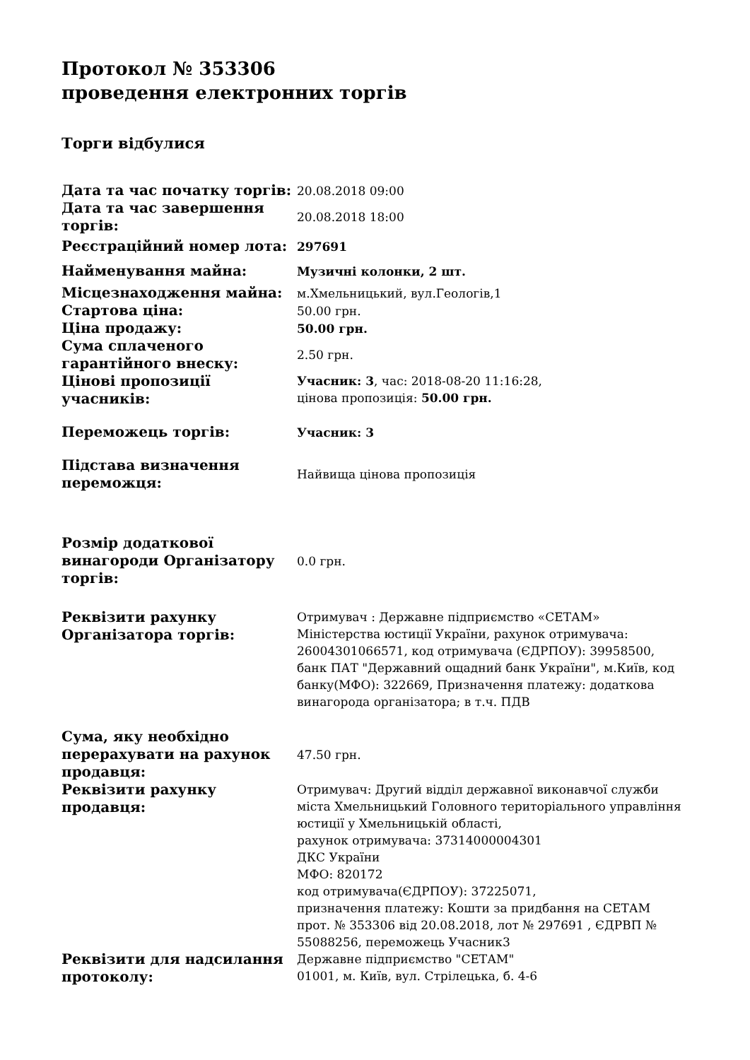Протокол № 353306
проведення електронних торгів
Торги відбулися
| Дата та час початку торгів: | 20.08.2018 09:00 |
| Дата та час завершення торгів: | 20.08.2018 18:00 |
| Реєстраційний номер лота: | 297691 |
| Найменування майна: | Музичні колонки, 2 шт. |
| Місцезнаходження майна: | м.Хмельницький, вул.Геологів,1 |
| Стартова ціна: | 50.00 грн. |
| Ціна продажу: | 50.00 грн. |
| Сума сплаченого гарантійного внеску: | 2.50 грн. |
| Цінові пропозиції учасників: | Учасник: 3 , час: 2018-08-20 11:16:28, цінова пропозиція: 50.00 грн. |
| Переможець торгів: | Учасник: 3 |
| Підстава визначення переможця: | Найвища цінова пропозиція |
| Розмір додаткової винагороди Організатору торгів: | 0.0 грн. |
| Реквізити рахунку Організатора торгів: | Отримувач : Державне підприємство «СЕТАМ» Міністерства юстиції України, рахунок отримувача: 26004301066571, код отримувача (ЄДРПОУ): 39958500, банк ПАТ "Державний ощадний банк України", м.Київ, код банку(МФО): 322669, Призначення платежу: додаткова винагорода організатора; в т.ч. ПДВ |
| Сума, яку необхідно перерахувати на рахунок продавця: | 47.50 грн. |
| Реквізити рахунку продавця: | Отримувач: Другий відділ державної виконавчої служби міста Хмельницький Головного територіального управління юстиції у Хмельницькій області, рахунок отримувача: 37314000004301 ДКС України МФО: 820172 код отримувача(ЄДРПОУ): 37225071, призначення платежу: Кошти за придбання на СЕТАМ прот. № 353306 від 20.08.2018, лот № 297691 , ЄДРВП № 55088256, переможець Учасник3 |
| Реквізити для надсилання протоколу: | Державне підприємство "СЕТАМ" 01001, м. Київ, вул. Стрілецька, б. 4-6 |